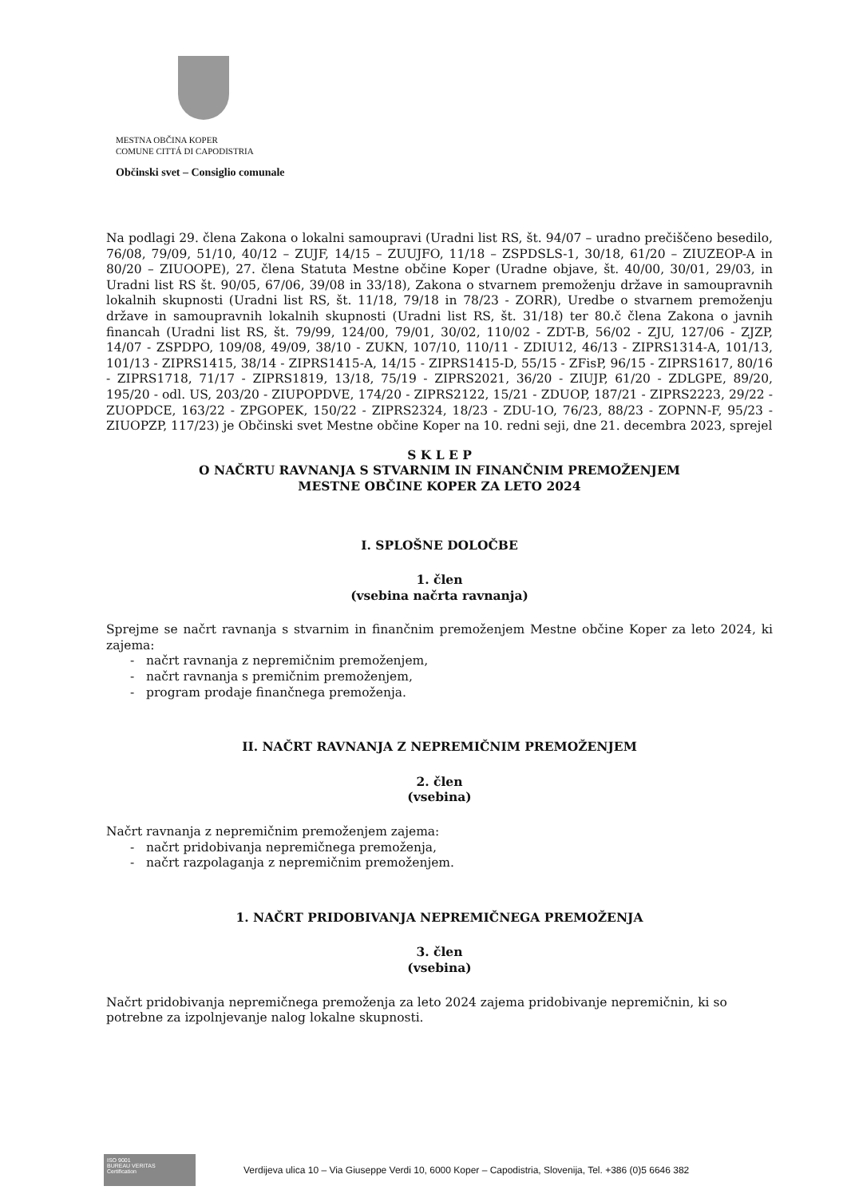MESTNA OBČINA KOPER
COMUNE CITTÁ DI CAPODISTRIA
Občinski svet – Consiglio comunale
Na podlagi 29. člena Zakona o lokalni samoupravi (Uradni list RS, št. 94/07 – uradno prečiščeno besedilo, 76/08, 79/09, 51/10, 40/12 – ZUJF, 14/15 – ZUUJFO, 11/18 – ZSPDSLS-1, 30/18, 61/20 – ZIUZEOP-A in 80/20 – ZIUOOPE), 27. člena Statuta Mestne občine Koper (Uradne objave, št. 40/00, 30/01, 29/03, in Uradni list RS št. 90/05, 67/06, 39/08 in 33/18), Zakona o stvarnem premoženju države in samoupravnih lokalnih skupnosti (Uradni list RS, št. 11/18, 79/18 in 78/23 - ZORR), Uredbe o stvarnem premoženju države in samoupravnih lokalnih skupnosti (Uradni list RS, št. 31/18) ter 80.č člena Zakona o javnih financah (Uradni list RS, št. 79/99, 124/00, 79/01, 30/02, 110/02 - ZDT-B, 56/02 - ZJU, 127/06 - ZJZP, 14/07 - ZSPDPO, 109/08, 49/09, 38/10 - ZUKN, 107/10, 110/11 - ZDIU12, 46/13 - ZIPRS1314-A, 101/13, 101/13 - ZIPRS1415, 38/14 - ZIPRS1415-A, 14/15 - ZIPRS1415-D, 55/15 - ZFisP, 96/15 - ZIPRS1617, 80/16 - ZIPRS1718, 71/17 - ZIPRS1819, 13/18, 75/19 - ZIPRS2021, 36/20 - ZIUJP, 61/20 - ZDLGPE, 89/20, 195/20 - odl. US, 203/20 - ZIUPOPDVE, 174/20 - ZIPRS2122, 15/21 - ZDUOP, 187/21 - ZIPRS2223, 29/22 - ZUOPDCE, 163/22 - ZPGOPEK, 150/22 - ZIPRS2324, 18/23 - ZDU-1O, 76/23, 88/23 - ZOPNN-F, 95/23 - ZIUOPZP, 117/23) je Občinski svet Mestne občine Koper na 10. redni seji, dne 21. decembra 2023, sprejel
S K L E P
O NAČRTU RAVNANJA S STVARNIM IN FINANČNIM PREMOŽENJEM
MESTNE OBČINE KOPER ZA LETO 2024
I. SPLOŠNE DOLOČBE
1. člen
(vsebina načrta ravnanja)
Sprejme se načrt ravnanja s stvarnim in finančnim premoženjem Mestne občine Koper za leto 2024, ki zajema:
- načrt ravnanja z nepremičnim premoženjem,
- načrt ravnanja s premičnim premoženjem,
- program prodaje finančnega premoženja.
II. NAČRT RAVNANJA Z NEPREMIČNIM PREMOŽENJEM
2. člen
(vsebina)
Načrt ravnanja z nepremičnim premoženjem zajema:
- načrt pridobivanja nepremičnega premoženja,
- načrt razpolaganja z nepremičnim premoženjem.
1. NAČRT PRIDOBIVANJA NEPREMIČNEGA PREMOŽENJA
3. člen
(vsebina)
Načrt pridobivanja nepremičnega premoženja za leto 2024 zajema pridobivanje nepremičnin, ki so potrebne za izpolnjevanje nalog lokalne skupnosti.
ISO 9001
BUREAU VERITAS
Certification
Verdijeva ulica 10 – Via Giuseppe Verdi 10, 6000 Koper – Capodistria, Slovenija, Tel. +386 (0)5 6646 382